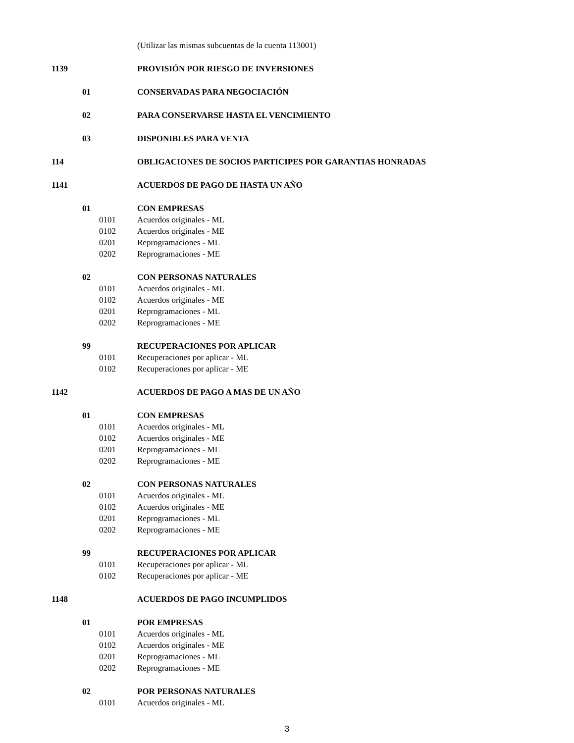(Utilizar las mismas subcuentas de la cuenta 113001)
1139 PROVISIÓN POR RIESGO DE INVERSIONES
01 CONSERVADAS PARA NEGOCIACIÓN
02 PARA CONSERVARSE HASTA EL VENCIMIENTO
03 DISPONIBLES PARA VENTA
114 OBLIGACIONES DE SOCIOS PARTICIPES POR GARANTIAS HONRADAS
1141 ACUERDOS DE PAGO DE HASTA UN AÑO
01 CON EMPRESAS
0101 Acuerdos originales - ML
0102 Acuerdos originales - ME
0201 Reprogramaciones - ML
0202 Reprogramaciones - ME
02 CON PERSONAS NATURALES
0101 Acuerdos originales - ML
0102 Acuerdos originales - ME
0201 Reprogramaciones - ML
0202 Reprogramaciones - ME
99 RECUPERACIONES POR APLICAR
0101 Recuperaciones por aplicar - ML
0102 Recuperaciones por aplicar - ME
1142 ACUERDOS DE PAGO A MAS DE UN AÑO
01 CON EMPRESAS
0101 Acuerdos originales - ML
0102 Acuerdos originales - ME
0201 Reprogramaciones - ML
0202 Reprogramaciones - ME
02 CON PERSONAS NATURALES
0101 Acuerdos originales - ML
0102 Acuerdos originales - ME
0201 Reprogramaciones - ML
0202 Reprogramaciones - ME
99 RECUPERACIONES POR APLICAR
0101 Recuperaciones por aplicar - ML
0102 Recuperaciones por aplicar - ME
1148 ACUERDOS DE PAGO INCUMPLIDOS
01 POR EMPRESAS
0101 Acuerdos originales - ML
0102 Acuerdos originales - ME
0201 Reprogramaciones - ML
0202 Reprogramaciones - ME
02 POR PERSONAS NATURALES
0101 Acuerdos originales - ML
3